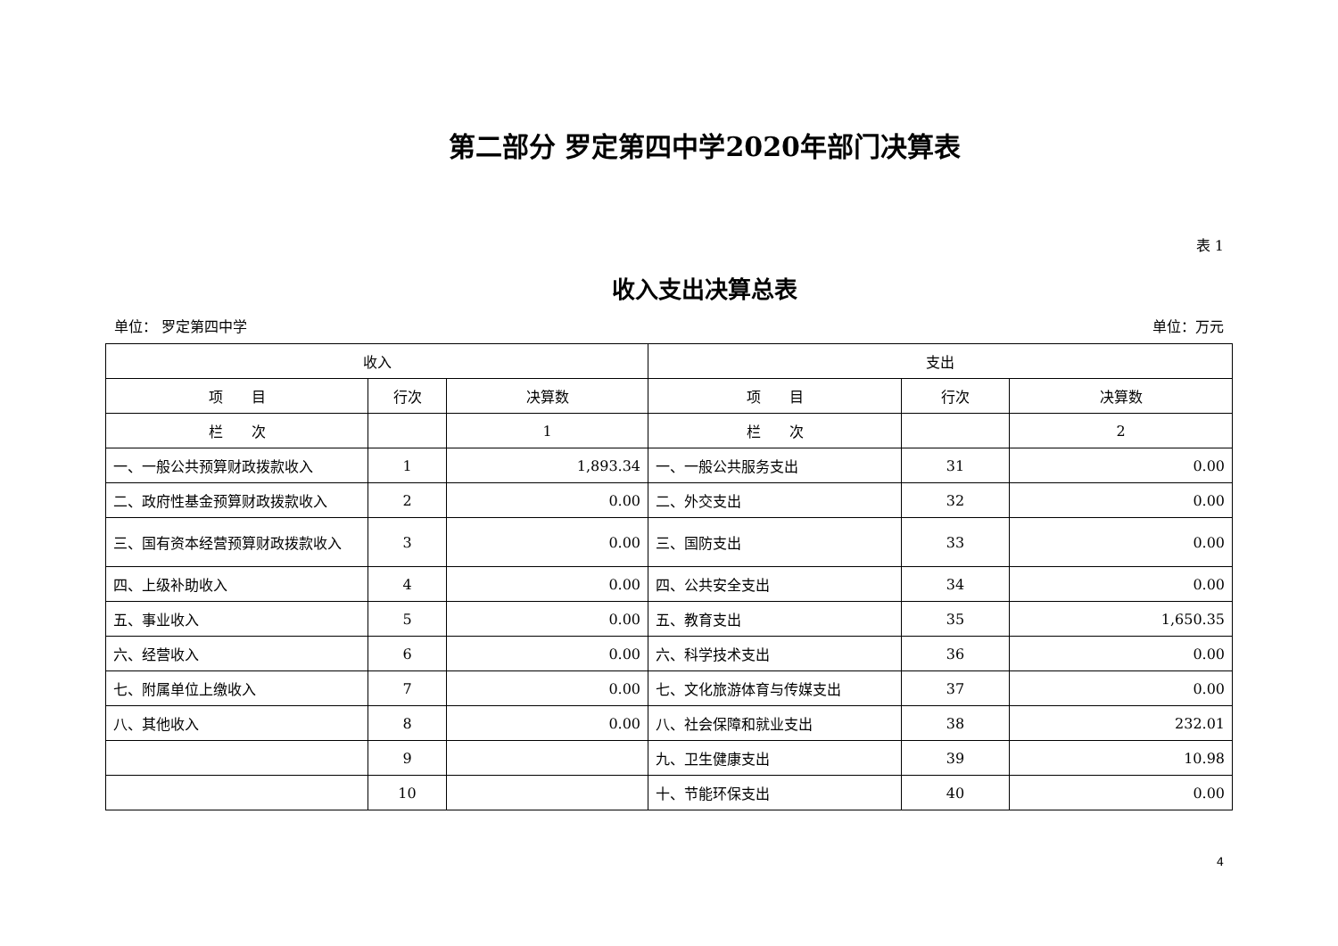第二部分 罗定第四中学2020年部门决算表
表 1
收入支出决算总表
单位： 罗定第四中学 单位：万元
| 收入 | | | 支出 | | |
| --- | --- | --- | --- | --- | --- |
| 项 目 | 行次 | 决算数 | 项 目 | 行次 | 决算数 |
| 栏 次 | | 1 | 栏 次 | | 2 |
| 一、一般公共预算财政拨款收入 | 1 | 1,893.34 | 一、一般公共服务支出 | 31 | 0.00 |
| 二、政府性基金预算财政拨款收入 | 2 | 0.00 | 二、外交支出 | 32 | 0.00 |
| 三、国有资本经营预算财政拨款收入 | 3 | 0.00 | 三、国防支出 | 33 | 0.00 |
| 四、上级补助收入 | 4 | 0.00 | 四、公共安全支出 | 34 | 0.00 |
| 五、事业收入 | 5 | 0.00 | 五、教育支出 | 35 | 1,650.35 |
| 六、经营收入 | 6 | 0.00 | 六、科学技术支出 | 36 | 0.00 |
| 七、附属单位上缴收入 | 7 | 0.00 | 七、文化旅游体育与传媒支出 | 37 | 0.00 |
| 八、其他收入 | 8 | 0.00 | 八、社会保障和就业支出 | 38 | 232.01 |
| | 9 | | 九、卫生健康支出 | 39 | 10.98 |
| | 10 | | 十、节能环保支出 | 40 | 0.00 |
4